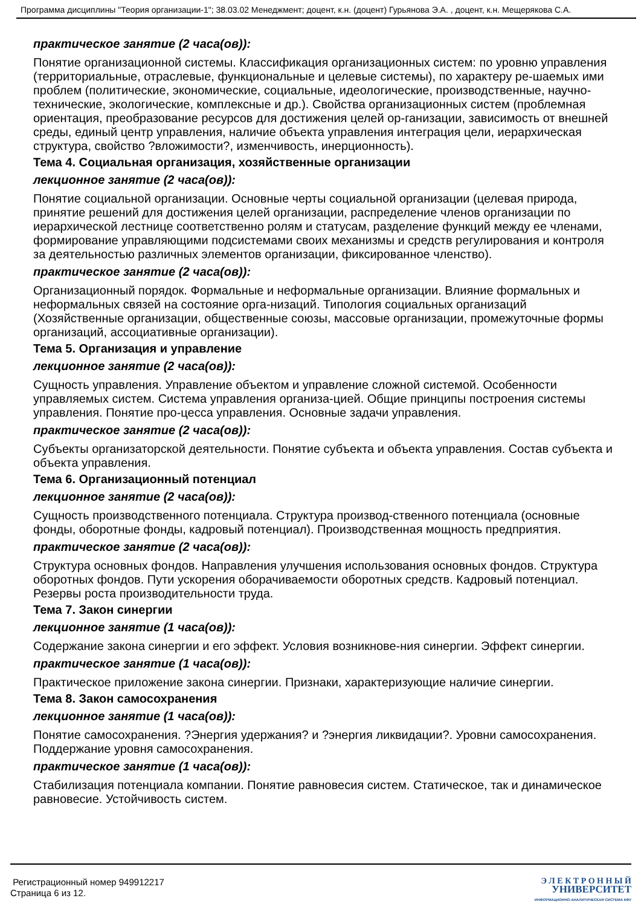Программа дисциплины "Теория организации-1"; 38.03.02 Менеджмент; доцент, к.н. (доцент) Гурьянова Э.А. , доцент, к.н. Мещерякова С.А.
практическое занятие (2 часа(ов)):
Понятие организационной системы. Классификация организационных систем: по уровню управления (территориальные, отраслевые, функциональные и целевые системы), по характеру ре-шаемых ими проблем (политические, экономические, социальные, идеологические, производственные, научно-технические, экологические, комплексные и др.). Свойства организационных систем (проблемная ориентация, преобразование ресурсов для достижения целей ор-ганизации, зависимость от внешней среды, единый центр управления, наличие объекта управления интеграция цели, иерархическая структура, свойство ?вложимости?, изменчивость, инерционность).
Тема 4. Социальная организация, хозяйственные организации
лекционное занятие (2 часа(ов)):
Понятие социальной организации. Основные черты социальной организации (целевая природа, принятие решений для достижения целей организации, распределение членов организации по иерархической лестнице соответственно ролям и статусам, разделение функций между ее членами, формирование управляющими подсистемами своих механизмы и средств регулирования и контроля за деятельностью различных элементов организации, фиксированное членство).
практическое занятие (2 часа(ов)):
Организационный порядок. Формальные и неформальные организации. Влияние формальных и неформальных связей на состояние орга-низаций. Типология социальных организаций (Хозяйственные организации, общественные союзы, массовые организации, промежуточные формы организаций, ассоциативные организации).
Тема 5. Организация и управление
лекционное занятие (2 часа(ов)):
Сущность управления. Управление объектом и управление сложной системой. Особенности управляемых систем. Система управления организа-цией. Общие принципы построения системы управления. Понятие про-цесса управления. Основные задачи управления.
практическое занятие (2 часа(ов)):
Субъекты организаторской деятельности. Понятие субъекта и объекта управления. Состав субъекта и объекта управления.
Тема 6. Организационный потенциал
лекционное занятие (2 часа(ов)):
Сущность производственного потенциала. Структура производ-ственного потенциала (основные фонды, оборотные фонды, кадровый потенциал). Производственная мощность предприятия.
практическое занятие (2 часа(ов)):
Структура основных фондов. Направления улучшения использования основных фондов. Структура оборотных фондов. Пути ускорения оборачиваемости оборотных средств. Кадровый потенциал. Резервы роста производительности труда.
Тема 7. Закон синергии
лекционное занятие (1 часа(ов)):
Содержание закона синергии и его эффект. Условия возникнове-ния синергии. Эффект синергии.
практическое занятие (1 часа(ов)):
Практическое приложение закона синергии. Признаки, характеризующие наличие синергии.
Тема 8. Закон самосохранения
лекционное занятие (1 часа(ов)):
Понятие самосохранения. ?Энергия удержания? и ?энергия ликвидации?. Уровни самосохранения. Поддержание уровня самосохранения.
практическое занятие (1 часа(ов)):
Стабилизация потенциала компании. Понятие равновесия систем. Статическое, так и динамическое равновесие. Устойчивость систем.
Регистрационный номер 949912217
Страница 6 из 12.
Э Л Е К Т Р О Н Н Ы Й
УНИВЕРСИТЕТ
ИНФОРМАЦИОННО-АНАЛИТИЧЕСКАЯ СИСТЕМА КФУ